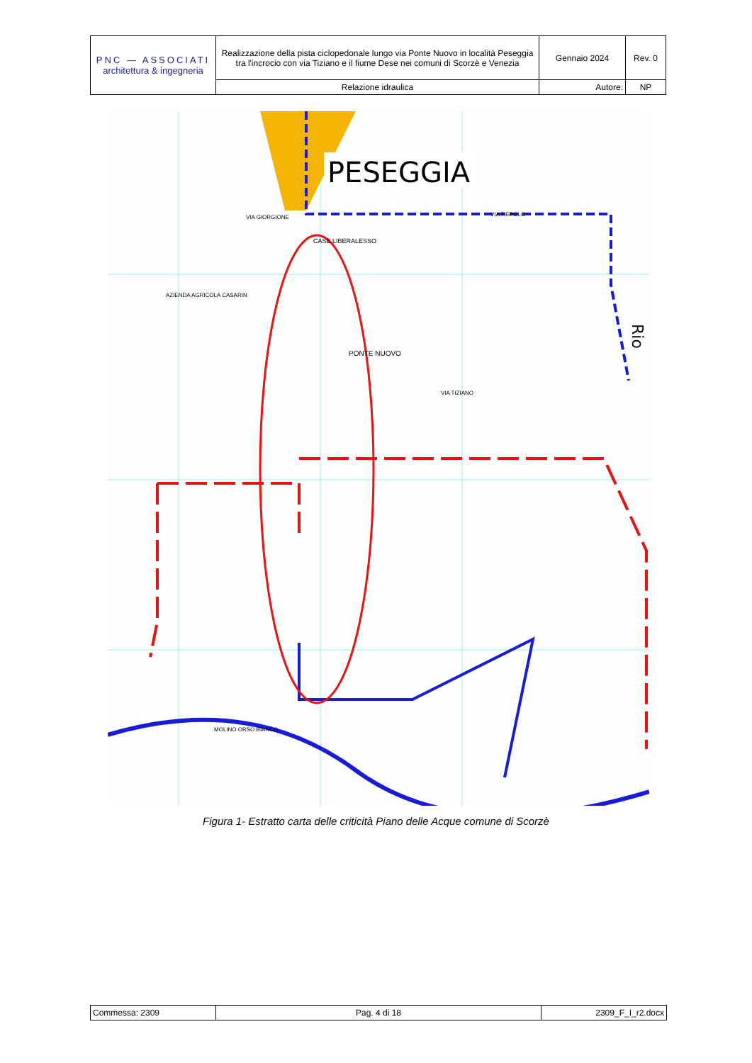| PNC — ASSOCIATI architettura & ingegneria | Realizzazione della pista ciclopedonale lungo via Ponte Nuovo in località Peseggia tra l'incrocio con via Tiziano e il fiume Dese nei comuni di Scorzè e Venezia | Gennaio 2024 | Rev. 0 |
| | Relazione idraulica | Autore: | NP |
PESEGGIA
Rio
PONTE NUOVO
CASE LIBERALESSO
AZIENDA AGRICOLA CASARIN
VIA TIZIANO
VIA TIEPOLO
VIA GIORGIONE
MOLINO ORSO BIANCO
Figura 1- Estratto carta delle criticità Piano delle Acque comune di Scorzè
| Commessa: 2309 | Pag. 4 di 18 | 2309_F_I_r2.docx |